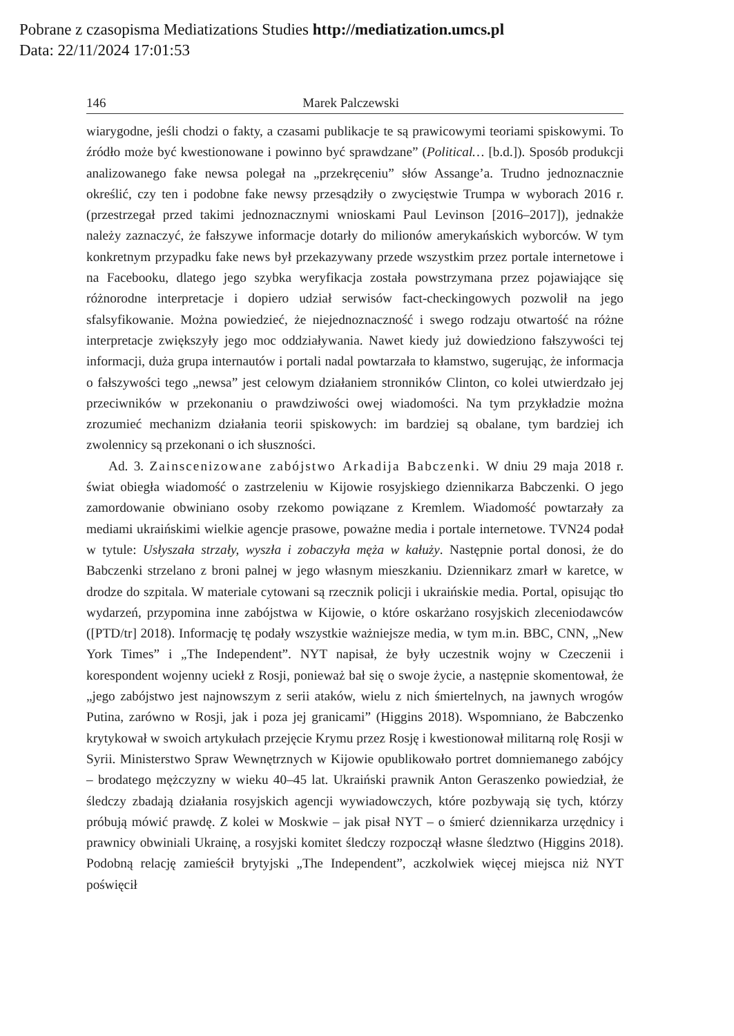Pobrane z czasopisma Mediatizations Studies http://mediatization.umcs.pl
Data: 22/11/2024 17:01:53
146 Marek Palczewski
wiarygodne, jeśli chodzi o fakty, a czasami publikacje te są prawicowymi teoriami spiskowymi. To źródło może być kwestionowane i powinno być sprawdzane” (Political… [b.d.]). Sposób produkcji analizowanego fake newsa polegał na „przekręceniu” słów Assange’a. Trudno jednoznacznie określić, czy ten i podobne fake newsy przesądziły o zwycięstwie Trumpa w wyborach 2016 r. (przestrzegał przed takimi jednoznacznymi wnioskami Paul Levinson [2016–2017]), jednakże należy zaznaczyć, że fałszywe informacje dotarły do milionów amerykańskich wyborców. W tym konkretnym przypadku fake news był przekazywany przede wszystkim przez portale internetowe i na Facebooku, dlatego jego szybka weryfikacja została powstrzymana przez pojawiające się różnorodne interpretacje i dopiero udział serwisów fact-checkingowych pozwolił na jego sfalsyfikowanie. Można powiedzieć, że niejednoznaczność i swego rodzaju otwartość na różne interpretacje zwiększyły jego moc oddziaływania. Nawet kiedy już dowiedziono fałszywości tej informacji, duża grupa internautów i portali nadal powtarzała to kłamstwo, sugerując, że informacja o fałszywości tego „newsa” jest celowym działaniem stronników Clinton, co kolei utwierdzało jej przeciwników w przekonaniu o prawdziwości owej wiadomości. Na tym przykładzie można zrozumieć mechanizm działania teorii spiskowych: im bardziej są obalane, tym bardziej ich zwolennicy są przekonani o ich słuszności.
Ad. 3. Zainscenizowane zabójstwo Arkadija Babczenki. W dniu 29 maja 2018 r. świat obiegła wiadomość o zastrzeleniu w Kijowie rosyjskiego dziennikarza Babczenki. O jego zamordowanie obwiniano osoby rzekomo powiązane z Kremlem. Wiadomość powtarzały za mediami ukraińskimi wielkie agencje prasowe, poważne media i portale internetowe. TVN24 podał w tytule: Usłyszała strzały, wyszła i zobaczyła męża w kałuży. Następnie portal donosi, że do Babczenki strzelano z broni palnej w jego własnym mieszkaniu. Dziennikarz zmarł w karetce, w drodze do szpitala. W materiale cytowani są rzecznik policji i ukraińskie media. Portal, opisując tło wydarzeń, przypomina inne zabójstwa w Kijowie, o które oskarżano rosyjskich zleceniodawców ([PTD/tr] 2018). Informację tę podały wszystkie ważniejsze media, w tym m.in. BBC, CNN, „New York Times” i „The Independent”. NYT napisał, że były uczestnik wojny w Czeczenii i korespondent wojenny uciekł z Rosji, ponieważ bał się o swoje życie, a następnie skomentował, że „jego zabójstwo jest najnowszym z serii ataków, wielu z nich śmiertelnych, na jawnych wrogów Putina, zarówno w Rosji, jak i poza jej granicami” (Higgins 2018). Wspomniano, że Babczenko krytykował w swoich artykułach przejęcie Krymu przez Rosję i kwestionował militarną rolę Rosji w Syrii. Ministerstwo Spraw Wewnętrznych w Kijowie opublikowało portret domniemanego zabójcy – brodatego mężczyzny w wieku 40–45 lat. Ukraiński prawnik Anton Geraszenko powiedział, że śledczy zbadają działania rosyjskich agencji wywiadowczych, które pozbywają się tych, którzy próbują mówić prawdę. Z kolei w Moskwie – jak pisał NYT – o śmierć dziennikarza urzędnicy i prawnicy obwiniali Ukrainę, a rosyjski komitet śledczy rozpoczął własne śledztwo (Higgins 2018). Podobną relację zamieścił brytyjski „The Independent”, aczkolwiek więcej miejsca niż NYT poświęcił